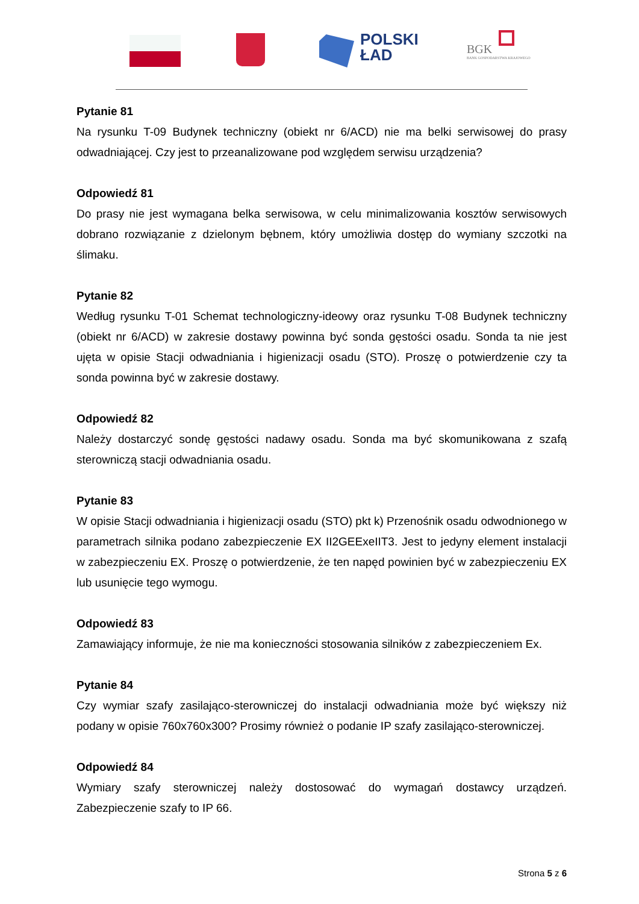POLSKI
ŁAD
BGK
BANK GOSPODARSTWA KRAJOWEGO
Pytanie 81
Na rysunku T-09 Budynek techniczny (obiekt nr 6/ACD) nie ma belki serwisowej do prasy odwadniającej. Czy jest to przeanalizowane pod względem serwisu urządzenia?
Odpowiedź 81
Do prasy nie jest wymagana belka serwisowa, w celu minimalizowania kosztów serwisowych dobrano rozwiązanie z dzielonym bębnem, który umożliwia dostęp do wymiany szczotki na ślimaku.
Pytanie 82
Według rysunku T-01 Schemat technologiczny-ideowy oraz rysunku T-08 Budynek techniczny (obiekt nr 6/ACD) w zakresie dostawy powinna być sonda gęstości osadu. Sonda ta nie jest ujęta w opisie Stacji odwadniania i higienizacji osadu (STO). Proszę o potwierdzenie czy ta sonda powinna być w zakresie dostawy.
Odpowiedź 82
Należy dostarczyć sondę gęstości nadawy osadu. Sonda ma być skomunikowana z szafą sterowniczą stacji odwadniania osadu.
Pytanie 83
W opisie Stacji odwadniania i higienizacji osadu (STO) pkt k) Przenośnik osadu odwodnionego w parametrach silnika podano zabezpieczenie EX II2GEExeIIT3. Jest to jedyny element instalacji w zabezpieczeniu EX. Proszę o potwierdzenie, że ten napęd powinien być w zabezpieczeniu EX lub usunięcie tego wymogu.
Odpowiedź 83
Zamawiający informuje, że nie ma konieczności stosowania silników z zabezpieczeniem Ex.
Pytanie 84
Czy wymiar szafy zasilająco-sterowniczej do instalacji odwadniania może być większy niż podany w opisie 760x760x300? Prosimy również o podanie IP szafy zasilająco-sterowniczej.
Odpowiedź 84
Wymiary szafy sterowniczej należy dostosować do wymagań dostawcy urządzeń. Zabezpieczenie szafy to IP 66.
Strona 5 z 6